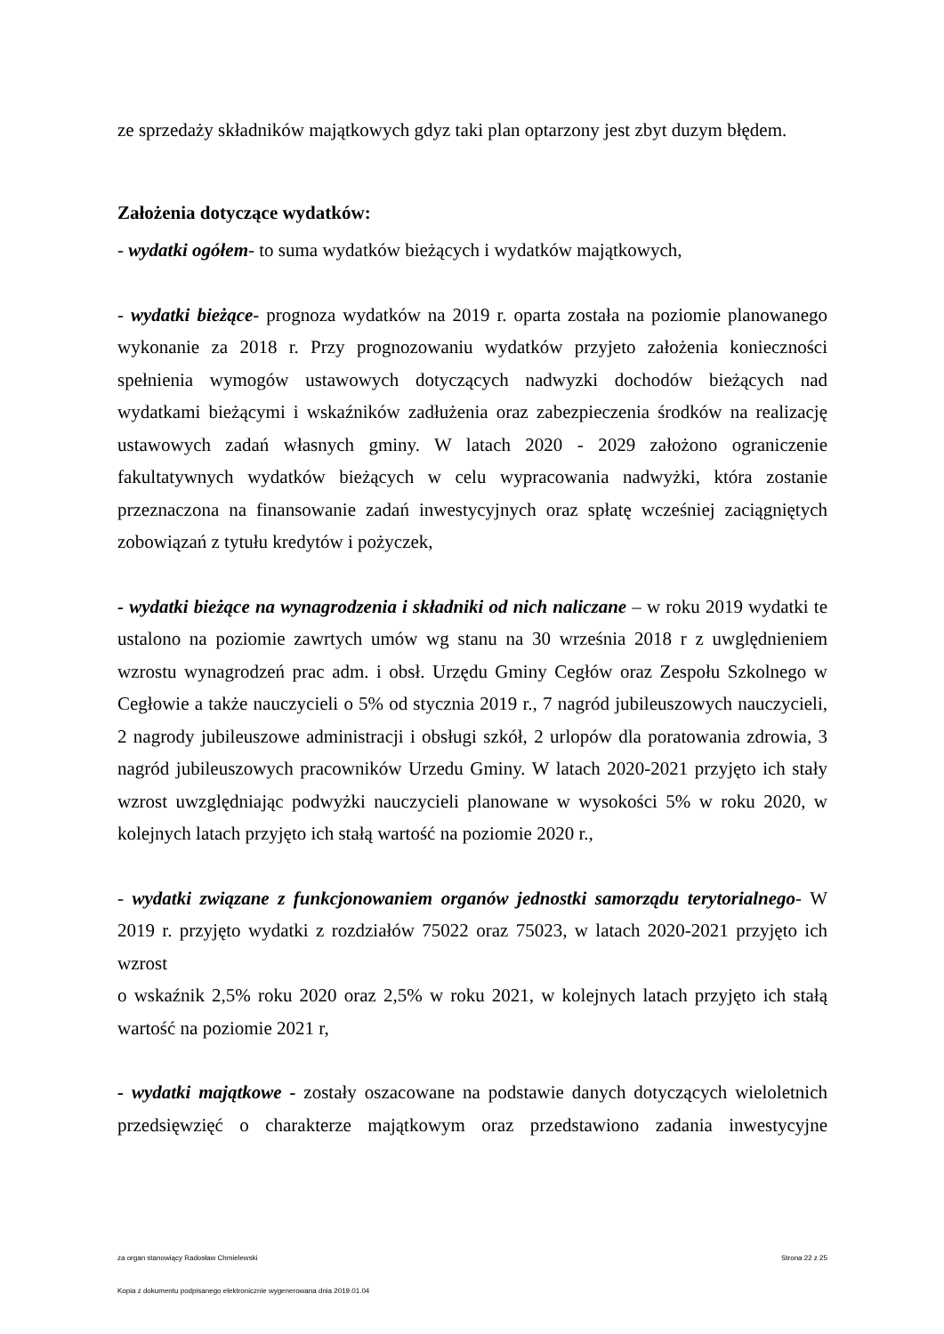ze sprzedaży składników majątkowych gdyz taki plan optarzony jest zbyt duzym błędem.
Założenia dotyczące wydatków:
- wydatki ogółem- to suma wydatków bieżących i wydatków majątkowych,
- wydatki bieżące- prognoza wydatków na 2019 r. oparta została na poziomie planowanego wykonanie za 2018 r. Przy prognozowaniu wydatków przyjeto założenia konieczności spełnienia wymogów ustawowych dotyczących nadwyzki dochodów bieżących nad wydatkami bieżącymi i wskaźników zadłużenia oraz zabezpieczenia środków na realizację ustawowych zadań własnych gminy. W latach 2020 - 2029 założono ograniczenie fakultatywnych wydatków bieżących w celu wypracowania nadwyżki, która zostanie przeznaczona na finansowanie zadań inwestycyjnych oraz spłatę wcześniej zaciągniętych zobowiązań z tytułu kredytów i pożyczek,
- wydatki bieżące na wynagrodzenia i składniki od nich naliczane – w roku 2019 wydatki te ustalono na poziomie zawrtych umów wg stanu na 30 września 2018 r z uwględnieniem wzrostu wynagrodzeń prac adm. i obsł. Urzędu Gminy Cegłów oraz Zespołu Szkolnego w Cegłowie a także nauczycieli o 5% od stycznia 2019 r., 7 nagród jubileuszowych nauczycieli, 2 nagrody jubileuszowe administracji i obsługi szkół, 2 urlopów dla poratowania zdrowia, 3 nagród jubileuszowych pracowników Urzedu Gminy. W latach 2020-2021 przyjęto ich stały wzrost uwzględniając podwyżki nauczycieli planowane w wysokości 5% w roku 2020, w kolejnych latach przyjęto ich stałą wartość na poziomie 2020 r.,
- wydatki związane z funkcjonowaniem organów jednostki samorządu terytorialnego- W 2019 r. przyjęto wydatki z rozdziałów 75022 oraz 75023, w latach 2020-2021 przyjęto ich wzrost
o wskaźnik 2,5% roku 2020 oraz 2,5% w roku 2021, w kolejnych latach przyjęto ich stałą wartość na poziomie 2021 r,
- wydatki majątkowe - zostały oszacowane na podstawie danych dotyczących wieloletnich przedsięwzięć o charakterze majątkowym oraz przedstawiono zadania inwestycyjne
Strona 22 z 25 za organ stanowiący Radosław Chmielewski
Kopia z dokumentu podpisanego elektronicznie wygenerowana dnia 2019.01.04